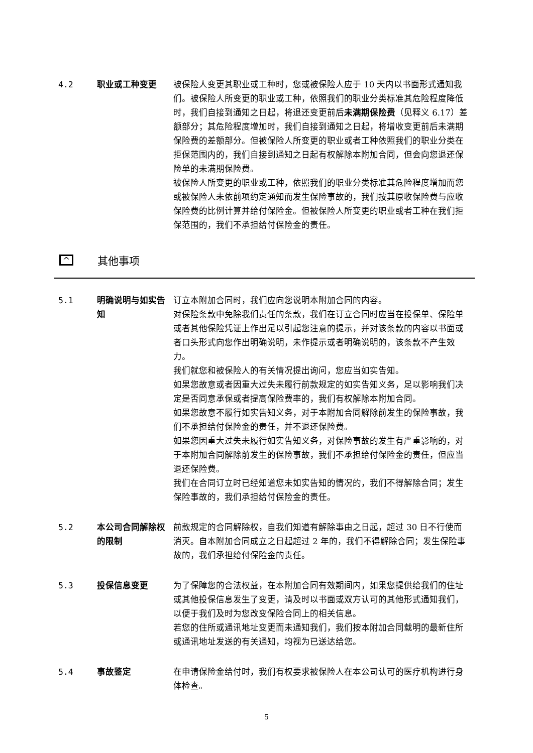4.2 职业或工种变更 被保险人变更其职业或工种时，您或被保险人应于 10 天内以书面形式通知我们。被保险人所变更的职业或工种，依照我们的职业分类标准其危险程度降低时，我们自接到通知之日起，将退还变更前后未满期保险费（见释义 6.17）差额部分；其危险程度增加时，我们自接到通知之日起，将增收变更前后未满期保险费的差额部分。但被保险人所变更的职业或者工种依照我们的职业分类在拒保范围内的，我们自接到通知之日起有权解除本附加合同，但会向您退还保险单的未满期保险费。
被保险人所变更的职业或工种，依照我们的职业分类标准其危险程度增加而您或被保险人未依前项约定通知而发生保险事故的，我们按其原收保险费与应收保险费的比例计算并给付保险金。但被保险人所变更的职业或者工种在我们拒保范围的，我们不承担给付保险金的责任。
^
其他事项
5.1 明确说明与如实告知 订立本附加合同时，我们应向您说明本附加合同的内容。
对保险条款中免除我们责任的条款，我们在订立合同时应当在投保单、保险单或者其他保险凭证上作出足以引起您注意的提示，并对该条款的内容以书面或者口头形式向您作出明确说明，未作提示或者明确说明的，该条款不产生效力。
我们就您和被保险人的有关情况提出询问，您应当如实告知。
如果您故意或者因重大过失未履行前款规定的如实告知义务，足以影响我们决定是否同意承保或者提高保险费率的，我们有权解除本附加合同。
如果您故意不履行如实告知义务，对于本附加合同解除前发生的保险事故，我们不承担给付保险金的责任，并不退还保险费。
如果您因重大过失未履行如实告知义务，对保险事故的发生有严重影响的，对于本附加合同解除前发生的保险事故，我们不承担给付保险金的责任，但应当退还保险费。
我们在合同订立时已经知道您未如实告知的情况的，我们不得解除合同；发生保险事故的，我们承担给付保险金的责任。
5.2 本公司合同解除权的限制
前款规定的合同解除权，自我们知道有解除事由之日起，超过 30 日不行使而消灭。自本附加合同成立之日起超过 2 年的，我们不得解除合同；发生保险事故的，我们承担给付保险金的责任。
5.3 投保信息变更 为了保障您的合法权益，在本附加合同有效期间内，如果您提供给我们的住址或其他投保信息发生了变更，请及时以书面或双方认可的其他形式通知我们，以便于我们及时为您改变保险合同上的相关信息。
若您的住所或通讯地址变更而未通知我们，我们按本附加合同载明的最新住所或通讯地址发送的有关通知，均视为已送达给您。
5.4 事故鉴定 在申请保险金给付时，我们有权要求被保险人在本公司认可的医疗机构进行身体检查。
5